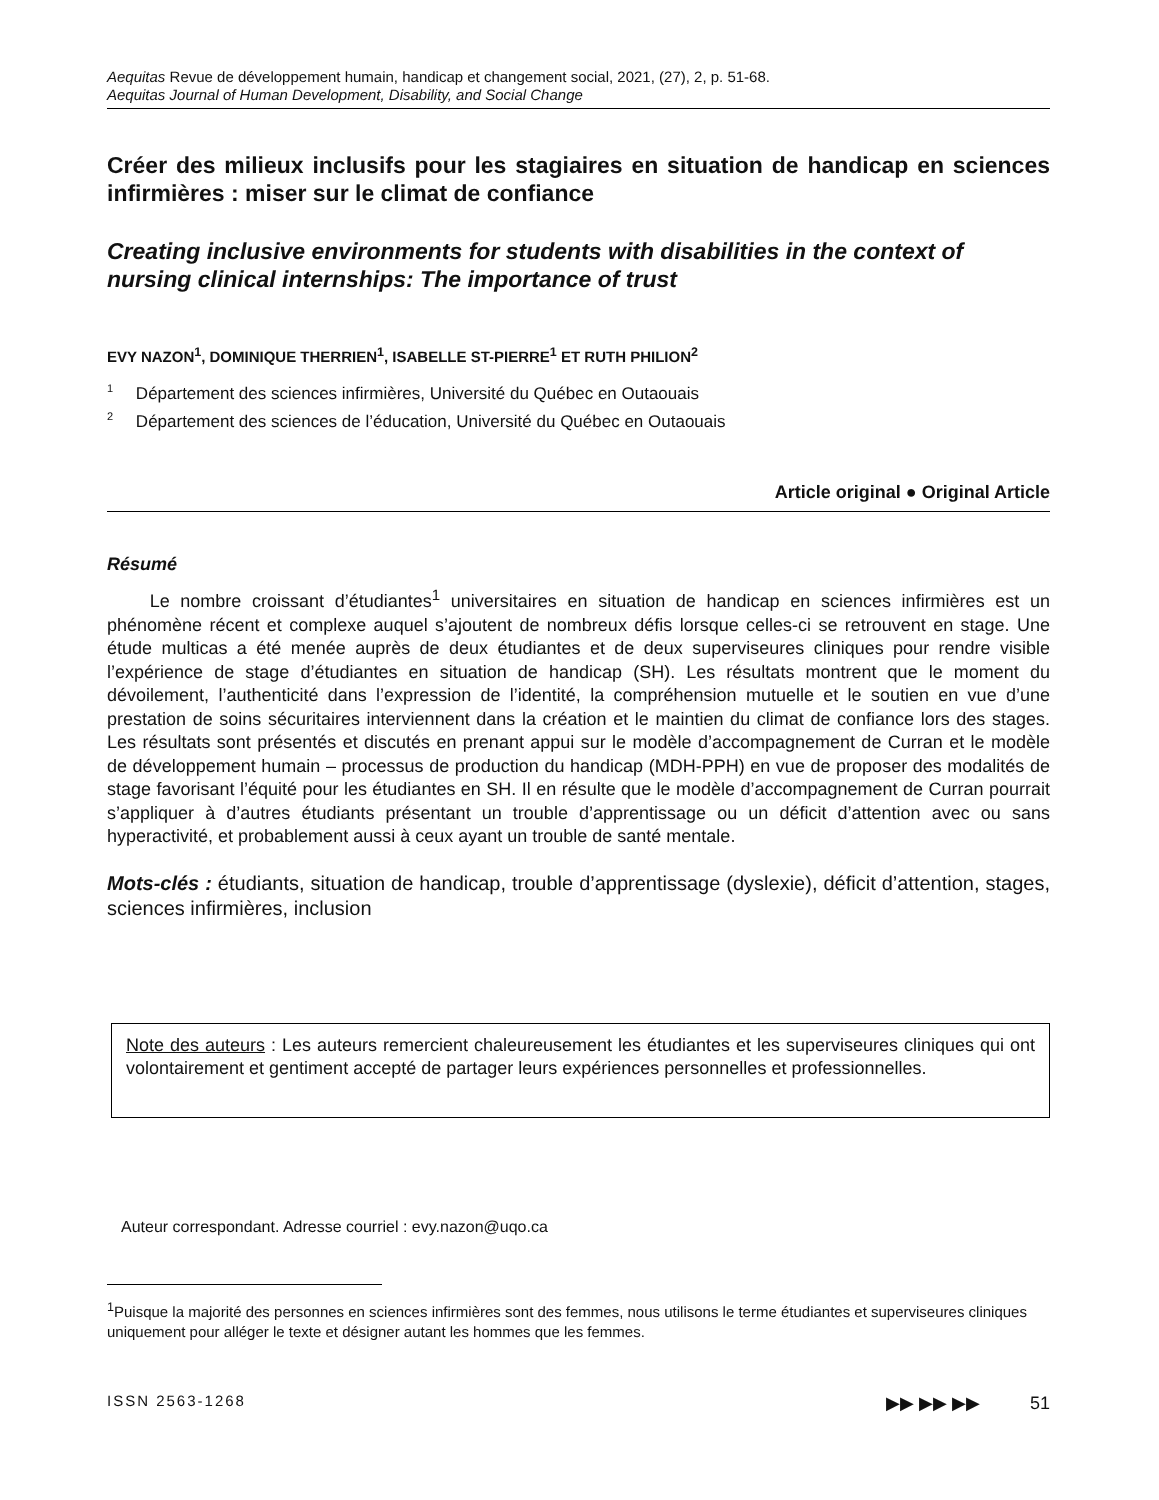Aequitas Revue de développement humain, handicap et changement social, 2021, (27), 2, p. 51-68.
Aequitas Journal of Human Development, Disability, and Social Change
Créer des milieux inclusifs pour les stagiaires en situation de handicap en sciences infirmières : miser sur le climat de confiance
Creating inclusive environments for students with disabilities in the context of nursing clinical internships: The importance of trust
EVY NAZON<sup>1</sup>, DOMINIQUE THERRIEN<sup>1</sup>, ISABELLE ST-PIERRE<sup>1</sup> ET RUTH PHILION<sup>2</sup>
<sup>1</sup> Département des sciences infirmières, Université du Québec en Outaouais
<sup>2</sup> Département des sciences de l’éducation, Université du Québec en Outaouais
Article original ● Original Article
Résumé
Le nombre croissant d’étudiantes<sup>1</sup> universitaires en situation de handicap en sciences infirmières est un phénomène récent et complexe auquel s’ajoutent de nombreux défis lorsque celles-ci se retrouvent en stage. Une étude multicas a été menée auprès de deux étudiantes et de deux superviseures cliniques pour rendre visible l’expérience de stage d’étudiantes en situation de handicap (SH). Les résultats montrent que le moment du dévoilement, l’authenticité dans l’expression de l’identité, la compréhension mutuelle et le soutien en vue d’une prestation de soins sécuritaires interviennent dans la création et le maintien du climat de confiance lors des stages. Les résultats sont présentés et discutés en prenant appui sur le modèle d’accompagnement de Curran et le modèle de développement humain – processus de production du handicap (MDH-PPH) en vue de proposer des modalités de stage favorisant l’équité pour les étudiantes en SH. Il en résulte que le modèle d’accompagnement de Curran pourrait s’appliquer à d’autres étudiants présentant un trouble d’apprentissage ou un déficit d’attention avec ou sans hyperactivité, et probablement aussi à ceux ayant un trouble de santé mentale.
Mots-clés : étudiants, situation de handicap, trouble d’apprentissage (dyslexie), déficit d’attention, stages, sciences infirmières, inclusion
Note des auteurs : Les auteurs remercient chaleureusement les étudiantes et les superviseures cliniques qui ont volontairement et gentiment accepté de partager leurs expériences personnelles et professionnelles.
Auteur correspondant. Adresse courriel : evy.nazon@uqo.ca
<sup>1</sup> Puisque la majorité des personnes en sciences infirmières sont des femmes, nous utilisons le terme étudiantes et superviseures cliniques uniquement pour alléger le texte et désigner autant les hommes que les femmes.
ISSN 2563-1268 ▶▶ ▶▶ ▶▶ 51